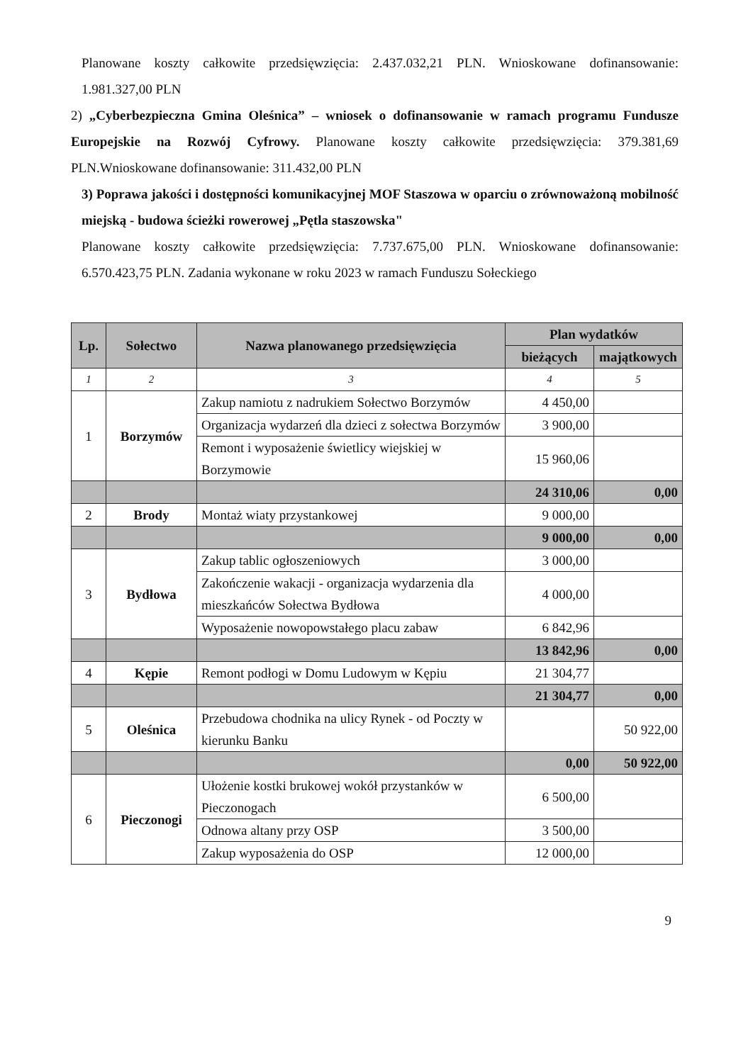Planowane koszty całkowite przedsięwzięcia: 2.437.032,21 PLN. Wnioskowane dofinansowanie: 1.981.327,00 PLN
2) „Cyberbezpieczna Gmina Oleśnica” – wniosek o dofinansowanie w ramach programu Fundusze Europejskie na Rozwój Cyfrowy. Planowane koszty całkowite przedsięwzięcia: 379.381,69 PLN.Wnioskowane dofinansowanie: 311.432,00 PLN
3) Poprawa jakości i dostępności komunikacyjnej MOF Staszowa w oparciu o zrównoważoną mobilność miejską - budowa ścieżki rowerowej „Pętla staszowska"
Planowane koszty całkowite przedsięwzięcia: 7.737.675,00 PLN. Wnioskowane dofinansowanie: 6.570.423,75 PLN. Zadania wykonane w roku 2023 w ramach Funduszu Sołeckiego
| Lp. | Sołectwo | Nazwa planowanego przedsięwzięcia | Plan wydatków | |
| --- | --- | --- | --- | --- |
| | | | bieżących | majątkowych |
| 1 | 2 | 3 | 4 | 5 |
| 1 | Borzymów | Zakup namiotu z nadrukiem Sołectwo Borzymów | 4 450,00 | |
| | | Organizacja wydarzeń dla dzieci z sołectwa Borzymów | 3 900,00 | |
| | | Remont i wyposażenie świetlicy wiejskiej w Borzymowie | 15 960,06 | |
| | | | 24 310,06 | 0,00 |
| 2 | Brody | Montaż wiaty przystankowej | 9 000,00 | |
| | | | 9 000,00 | 0,00 |
| 3 | Bydłowa | Zakup tablic ogłoszeniowych | 3 000,00 | |
| | | Zakończenie wakacji - organizacja wydarzenia dla mieszkańców Sołectwa Bydłowa | 4 000,00 | |
| | | Wyposażenie nowopowstałego placu zabaw | 6 842,96 | |
| | | | 13 842,96 | 0,00 |
| 4 | Kępie | Remont podłogi w Domu Ludowym w Kępiu | 21 304,77 | |
| | | | 21 304,77 | 0,00 |
| 5 | Oleśnica | Przebudowa chodnika na ulicy Rynek - od Poczty w kierunku Banku | | 50 922,00 |
| | | | 0,00 | 50 922,00 |
| 6 | Pieczonogi | Ułożenie kostki brukowej wokół przystanków w Pieczonogach | 6 500,00 | |
| | | Odnowa altany przy OSP | 3 500,00 | |
| | | Zakup wyposażenia do OSP | 12 000,00 | |
9